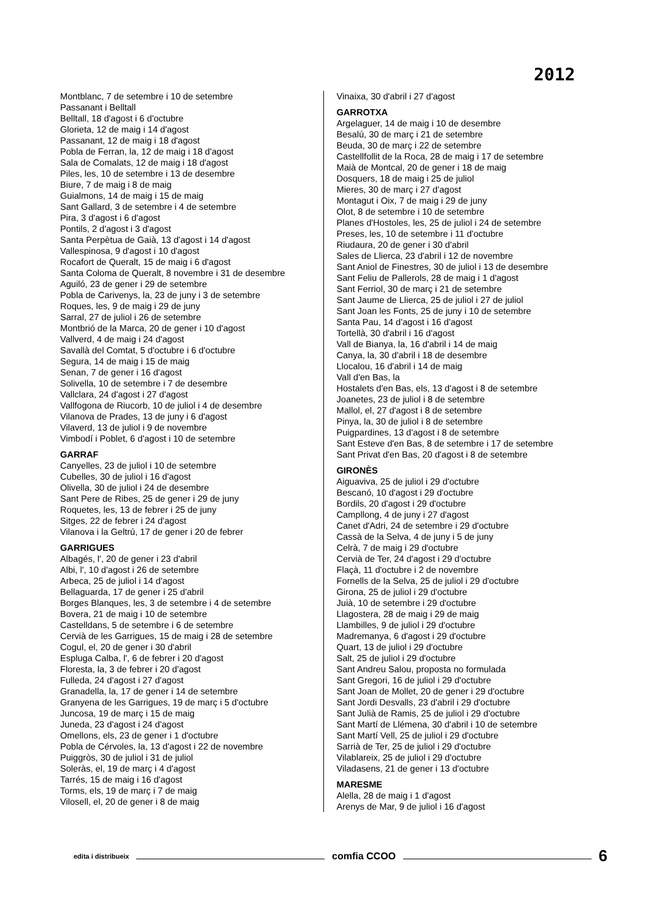2012
Montblanc, 7 de setembre i 10 de setembre
Passanant i Belltall
Belltall, 18 d'agost i 6 d'octubre
Glorieta, 12 de maig i 14 d'agost
Passanant, 12 de maig i 18 d'agost
Pobla de Ferran, la, 12 de maig i 18 d'agost
Sala de Comalats, 12 de maig i 18 d'agost
Piles, les, 10 de setembre i 13 de desembre
Biure, 7 de maig i 8 de maig
Guialmons, 14 de maig i 15 de maig
Sant Gallard, 3 de setembre i 4 de setembre
Pira, 3 d'agost i 6 d'agost
Pontils, 2 d'agost i 3 d'agost
Santa Perpètua de Gaià, 13 d'agost i 14 d'agost
Vallespinosa, 9 d'agost i 10 d'agost
Rocafort de Queralt, 15 de maig i 6 d'agost
Santa Coloma de Queralt, 8 novembre i 31 de desembre
Aguiló, 23 de gener i 29 de setembre
Pobla de Carivenys, la, 23 de juny i 3 de setembre
Roques, les, 9 de maig i 29 de juny
Sarral, 27 de juliol i 26 de setembre
Montbrió de la Marca, 20 de gener i 10 d'agost
Vallverd, 4 de maig i 24 d'agost
Savallà del Comtat, 5 d'octubre i 6 d'octubre
Segura, 14 de maig i 15 de maig
Senan, 7 de gener i 16 d'agost
Solivella, 10 de setembre i 7 de desembre
Vallclara, 24 d'agost i 27 d'agost
Vallfogona de Riucorb, 10 de juliol i 4 de desembre
Vilanova de Prades, 13 de juny i 6 d'agost
Vilaverd, 13 de juliol i 9 de novembre
Vimbodí i Poblet, 6 d'agost i 10 de setembre
GARRAF
Canyelles, 23 de juliol i 10 de setembre
Cubelles, 30 de juliol i 16 d'agost
Olivella, 30 de juliol i 24 de desembre
Sant Pere de Ribes, 25 de gener i 29 de juny
Roquetes, les, 13 de febrer i 25 de juny
Sitges, 22 de febrer i 24 d'agost
Vilanova i la Geltrú, 17 de gener i 20 de febrer
GARRIGUES
Albagés, l', 20 de gener i 23 d'abril
Albi, l', 10 d'agost i 26 de setembre
Arbeca, 25 de juliol i 14 d'agost
Bellaguarda, 17 de gener i 25 d'abril
Borges Blanques, les, 3 de setembre i 4 de setembre
Bovera, 21 de maig i 10 de setembre
Castelldans, 5 de setembre i 6 de setembre
Cervià de les Garrigues, 15 de maig i 28 de setembre
Cogul, el, 20 de gener i 30 d'abril
Espluga Calba, l', 6 de febrer i 20 d'agost
Floresta, la, 3 de febrer i 20 d'agost
Fulleda, 24 d'agost i 27 d'agost
Granadella, la, 17 de gener i 14 de setembre
Granyena de les Garrigues, 19 de març i 5 d'octubre
Juncosa, 19 de març i 15 de maig
Juneda, 23 d'agost i 24 d'agost
Omellons, els, 23 de gener i 1 d'octubre
Pobla de Cérvoles, la, 13 d'agost i 22 de novembre
Puiggròs, 30 de juliol i 31 de juliol
Soleràs, el, 19 de març i 4 d'agost
Tarrés, 15 de maig i 16 d'agost
Torms, els, 19 de març i 7 de maig
Vilosell, el, 20 de gener i 8 de maig
Vinaixa, 30 d'abril i 27 d'agost
GARROTXA
Argelaguer, 14 de maig i 10 de desembre
Besalú, 30 de març i 21 de setembre
Beuda, 30 de març i 22 de setembre
Castellfollit de la Roca, 28 de maig i 17 de setembre
Maià de Montcal, 20 de gener i 18 de maig
Dosquers, 18 de maig i 25 de juliol
Mieres, 30 de març i 27 d'agost
Montagut i Oix, 7 de maig i 29 de juny
Olot, 8 de setembre i 10 de setembre
Planes d'Hostoles, les, 25 de juliol i 24 de setembre
Preses, les, 10 de setembre i 11 d'octubre
Riudaura, 20 de gener i 30 d'abril
Sales de Llierca, 23 d'abril i 12 de novembre
Sant Aniol de Finestres, 30 de juliol i 13 de desembre
Sant Feliu de Pallerols, 28 de maig i 1 d'agost
Sant Ferriol, 30 de març i 21 de setembre
Sant Jaume de Llierca, 25 de juliol i 27 de juliol
Sant Joan les Fonts, 25 de juny i 10 de setembre
Santa Pau, 14 d'agost i 16 d'agost
Tortellà, 30 d'abril i 16 d'agost
Vall de Bianya, la, 16 d'abril i 14 de maig
Canya, la, 30 d'abril i 18 de desembre
Llocalou, 16 d'abril i 14 de maig
Vall d'en Bas, la
Hostalets d'en Bas, els, 13 d'agost i 8 de setembre
Joanetes, 23 de juliol i 8 de setembre
Mallol, el, 27 d'agost i 8 de setembre
Pinya, la, 30 de juliol i 8 de setembre
Puigpardines, 13 d'agost i 8 de setembre
Sant Esteve d'en Bas, 8 de setembre i 17 de setembre
Sant Privat d'en Bas, 20 d'agost i 8 de setembre
GIRONÈS
Aiguaviva, 25 de juliol i 29 d'octubre
Bescanó, 10 d'agost i 29 d'octubre
Bordils, 20 d'agost i 29 d'octubre
Campllong, 4 de juny i 27 d'agost
Canet d'Adri, 24 de setembre i 29 d'octubre
Cassà de la Selva, 4 de juny i 5 de juny
Celrà, 7 de maig i 29 d'octubre
Cervià de Ter, 24 d'agost i 29 d'octubre
Flaçà, 11 d'octubre i 2 de novembre
Fornells de la Selva, 25 de juliol i 29 d'octubre
Girona, 25 de juliol i 29 d'octubre
Juià, 10 de setembre i 29 d'octubre
Llagostera, 28 de maig i 29 de maig
Llambilles, 9 de juliol i 29 d'octubre
Madremanya, 6 d'agost i 29 d'octubre
Quart, 13 de juliol i 29 d'octubre
Salt, 25 de juliol i 29 d'octubre
Sant Andreu Salou, proposta no formulada
Sant Gregori, 16 de juliol i 29 d'octubre
Sant Joan de Mollet, 20 de gener i 29 d'octubre
Sant Jordi Desvalls, 23 d'abril i 29 d'octubre
Sant Julià de Ramis, 25 de juliol i 29 d'octubre
Sant Martí de Llémena, 30 d'abril i 10 de setembre
Sant Martí Vell, 25 de juliol i 29 d'octubre
Sarrià de Ter, 25 de juliol i 29 d'octubre
Vilablareix, 25 de juliol i 29 d'octubre
Viladasens, 21 de gener i 13 d'octubre
MARESME
Alella, 28 de maig i 1 d'agost
Arenys de Mar, 9 de juliol i 16 d'agost
edita i distribueix
comfia CCOO
6